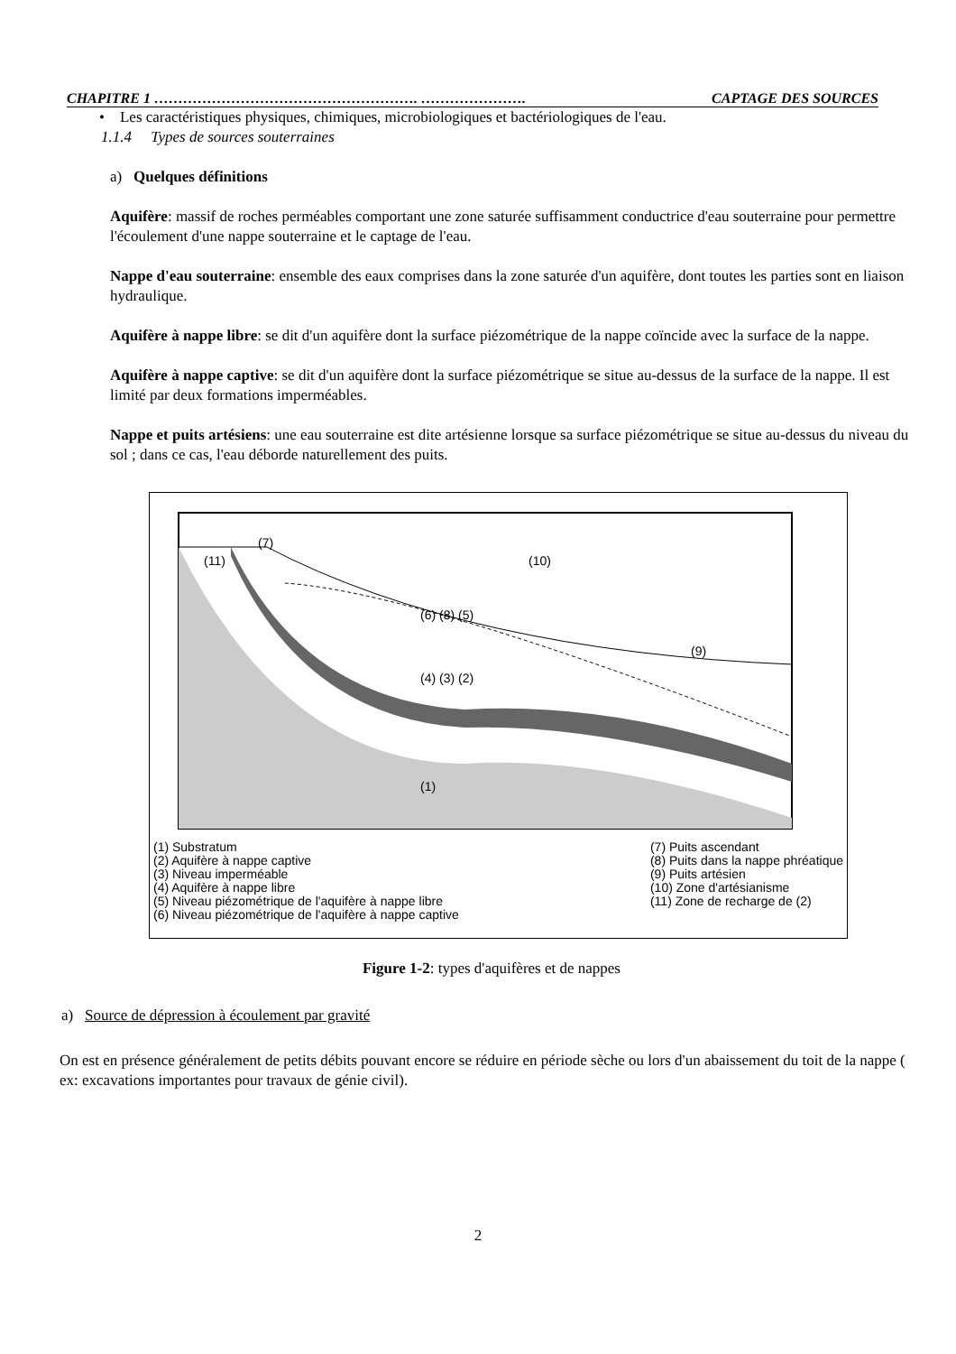CHAPITRE 1 ………………………………………………. …………………. CAPTAGE DES SOURCES
• Les caractéristiques physiques, chimiques, microbiologiques et bactériologiques de l'eau.
1.1.4 Types de sources souterraines
a) Quelques définitions
Aquifère: massif de roches perméables comportant une zone saturée suffisamment conductrice d'eau souterraine pour permettre l'écoulement d'une nappe souterraine et le captage de l'eau.
Nappe d'eau souterraine: ensemble des eaux comprises dans la zone saturée d'un aquifère, dont toutes les parties sont en liaison hydraulique.
Aquifère à nappe libre: se dit d'un aquifère dont la surface piézométrique de la nappe coïncide avec la surface de la nappe.
Aquifère à nappe captive: se dit d'un aquifère dont la surface piézométrique se situe au-dessus de la surface de la nappe. Il est limité par deux formations imperméables.
Nappe et puits artésiens: une eau souterraine est dite artésienne lorsque sa surface piézométrique se situe au-dessus du niveau du sol ; dans ce cas, l'eau déborde naturellement des puits.
(7)
(10)
(6) (8) (5)
(4) (3) (2)
(1)
(9)
(11)
(1) Substratum
(2) Aquifère à nappe captive
(3) Niveau imperméable
(4) Aquifère à nappe libre
(5) Niveau piézométrique de l'aquifère à nappe libre
(6) Niveau piézométrique de l'aquifère à nappe captive
(7) Puits ascendant
(8) Puits dans la nappe phréatique
(9) Puits artésien
(10) Zone d'artésianisme
(11) Zone de recharge de (2)
Figure 1-2: types d'aquifères et de nappes
a) Source de dépression à écoulement par gravité
On est en présence généralement de petits débits pouvant encore se réduire en période sèche ou lors d'un abaissement du toit de la nappe ( ex: excavations importantes pour travaux de génie civil).
2